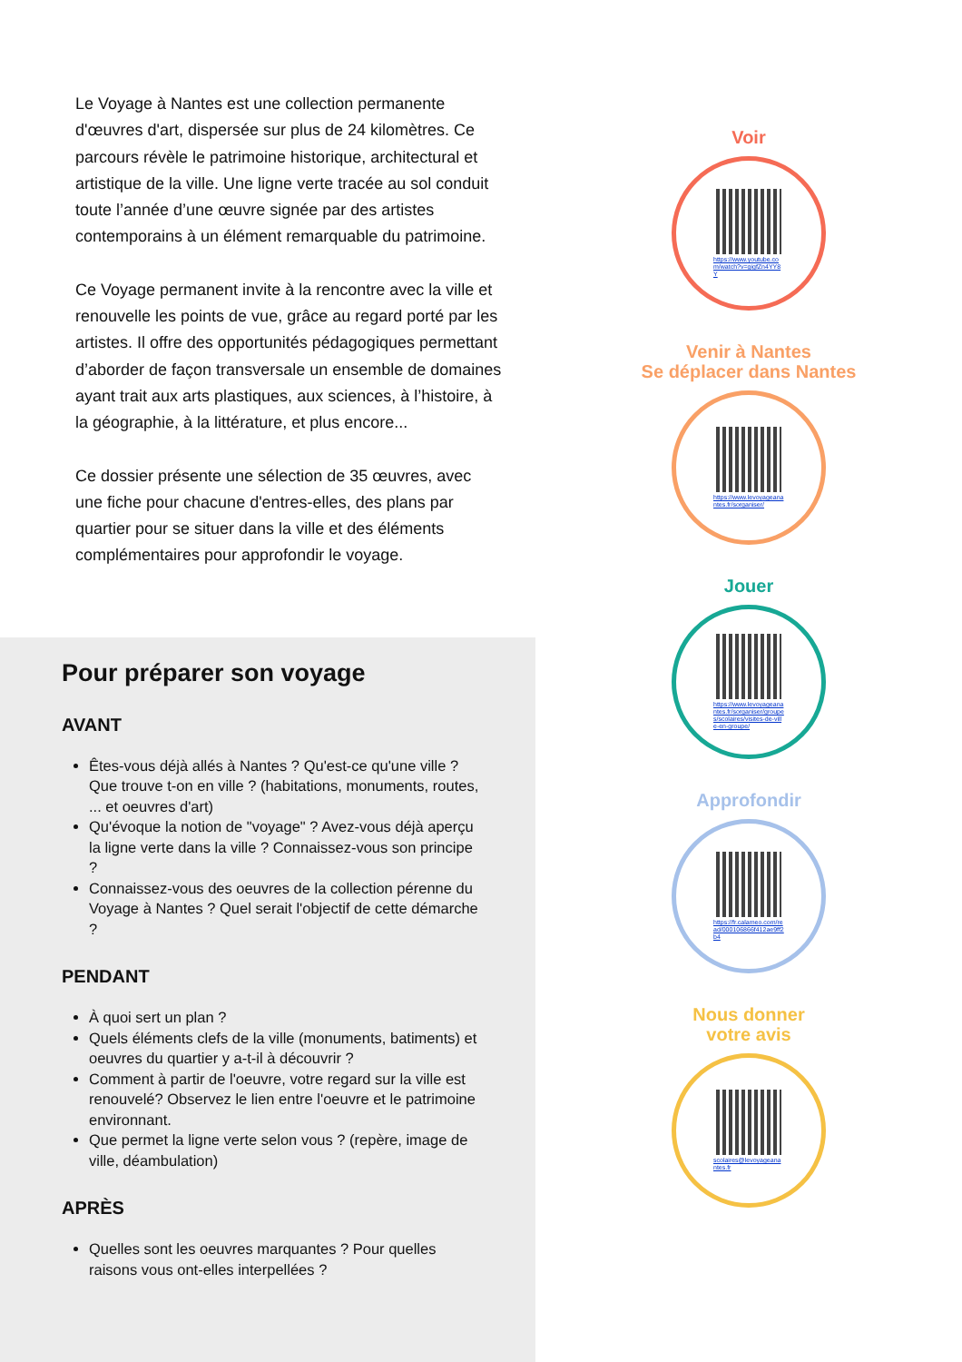Le Voyage à Nantes est une collection permanente d'œuvres d'art, dispersée sur plus de 24 kilomètres. Ce parcours révèle le patrimoine historique, architectural et artistique de la ville. Une ligne verte tracée au sol conduit toute l’année d’une œuvre signée par des artistes contemporains à un élément remarquable du patrimoine.
Ce Voyage permanent invite à la rencontre avec la ville et renouvelle les points de vue, grâce au regard porté par les artistes. Il offre des opportunités pédagogiques permettant d’aborder de façon transversale un ensemble de domaines ayant trait aux arts plastiques, aux sciences, à l’histoire, à la géographie, à la littérature, et plus encore...
Ce dossier présente une sélection de 35 œuvres, avec une fiche pour chacune d'entres-elles, des plans par quartier pour se situer dans la ville et des éléments complémentaires pour approfondir le voyage.
Pour préparer son voyage
AVANT
Êtes-vous déjà allés à Nantes ? Qu'est-ce qu'une ville ? Que trouve t-on en ville ? (habitations, monuments, routes, ... et oeuvres d'art)
Qu'évoque la notion de "voyage" ? Avez-vous déjà aperçu la ligne verte dans la ville ? Connaissez-vous son principe ?
Connaissez-vous des oeuvres de la collection pérenne du Voyage à Nantes ? Quel serait l'objectif de cette démarche ?
PENDANT
À quoi sert un plan ?
Quels éléments clefs de la ville (monuments, batiments) et oeuvres du quartier y a-t-il à découvrir ?
Comment à partir de l'oeuvre, votre regard sur la ville est renouvelé? Observez le lien entre l'oeuvre et le patrimoine environnant.
Que permet la ligne verte selon vous ? (repère, image de ville, déambulation)
APRÈS
Quelles sont les oeuvres marquantes ? Pour quelles raisons vous ont-elles interpellées ?
Voir
https://www.youtube.com/watch?v=gigfZn4YY8Y
Venir à Nantes
Se déplacer dans Nantes
https://www.levoyageanantes.fr/sorganiser/
Jouer
https://www.levoyageanantes.fr/sorganiser/groupes/scolaires/visites-de-ville-en-groupe/
Approfondir
https://fr.calameo.com/read/000106866f412ae9ff2b4
Nous donner
votre avis
scolaires@levoyageanantes.fr